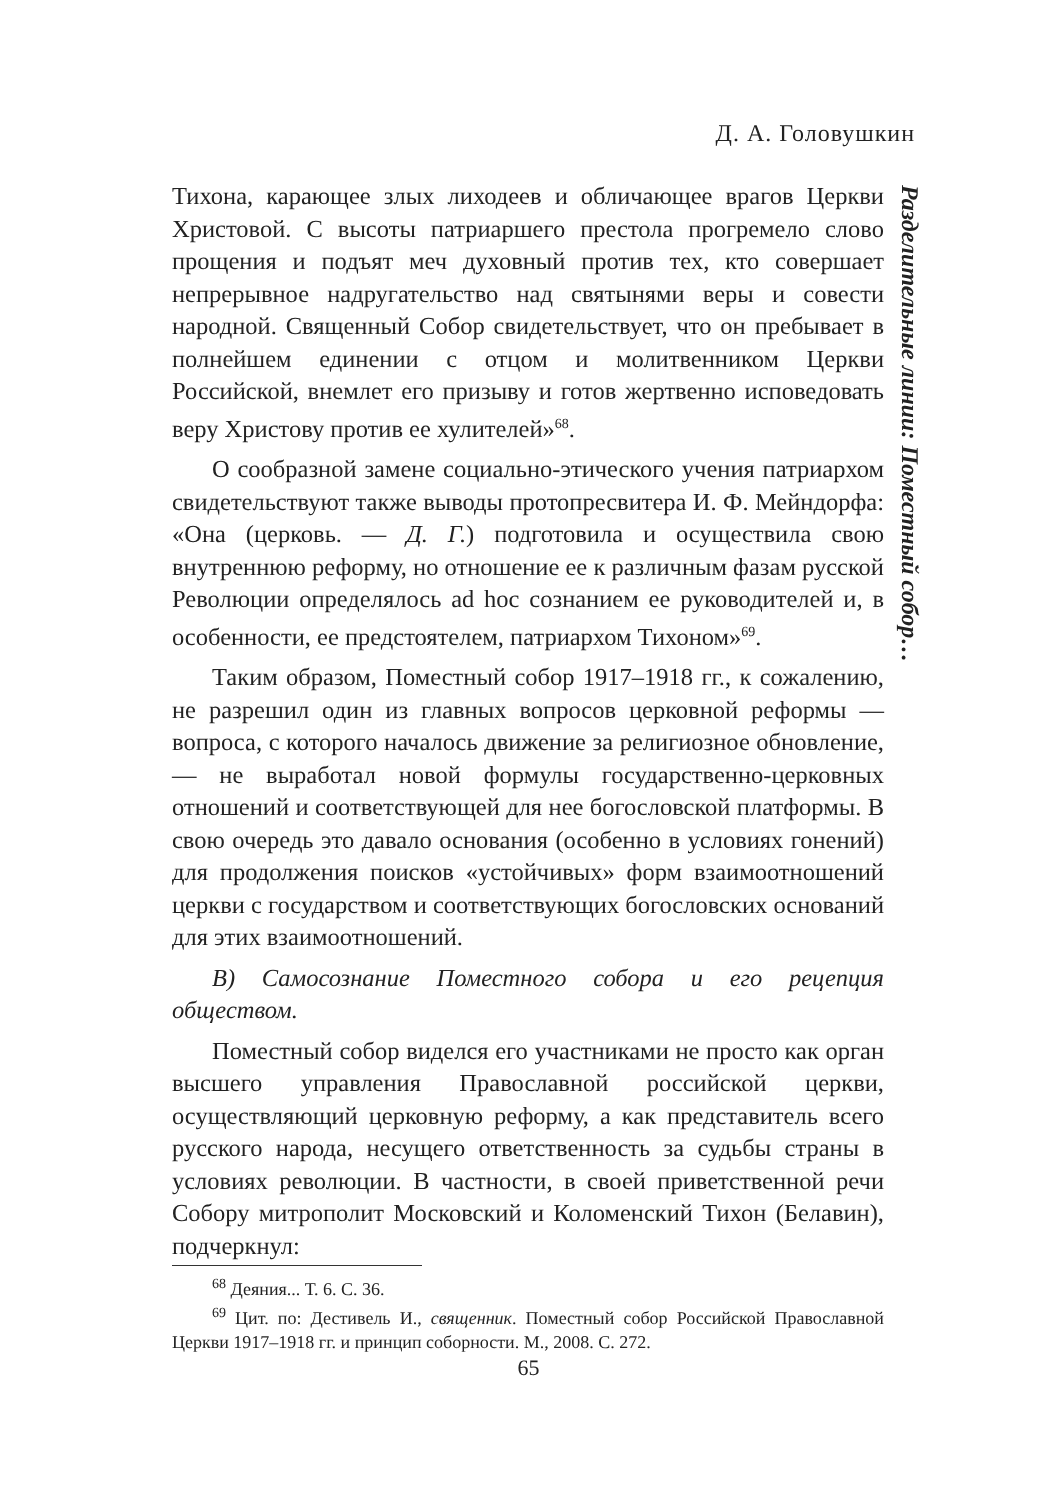Д. А. Головушкин
Разделительные линии: Поместный собор…
Тихона, карающее злых лиходеев и обличающее врагов Церкви Христовой. С высоты патриаршего престола прогремело слово прощения и подъят меч духовный против тех, кто совершает непрерывное надругательство над святынями веры и совести народной. Священный Собор свидетельствует, что он пребывает в полнейшем единении с отцом и молитвенником Церкви Российской, внемлет его призыву и готов жертвенно исповедовать веру Христову против ее хулителей»<sup>68</sup>.
О сообразной замене социально-этического учения патриархом свидетельствуют также выводы протопресвитера И. Ф. Мейндорфа: «Она (церковь. — Д. Г.) подготовила и осуществила свою внутреннюю реформу, но отношение ее к различным фазам русской Революции определялось ad hoc сознанием ее руководителей и, в особенности, ее предстоятелем, патриархом Тихоном»<sup>69</sup>.
Таким образом, Поместный собор 1917–1918 гг., к сожалению, не разрешил один из главных вопросов церковной реформы — вопроса, с которого началось движение за религиозное обновление, — не выработал новой формулы государственно-церковных отношений и соответствующей для нее богословской платформы. В свою очередь это давало основания (особенно в условиях гонений) для продолжения поисков «устойчивых» форм взаимоотношений церкви с государством и соответствующих богословских оснований для этих взаимоотношений.
В) Самосознание Поместного собора и его рецепция обществом.
Поместный собор виделся его участниками не просто как орган высшего управления Православной российской церкви, осуществляющий церковную реформу, а как представитель всего русского народа, несущего ответственность за судьбы страны в условиях революции. В частности, в своей приветственной речи Собору митрополит Московский и Коломенский Тихон (Белавин), подчеркнул:
<sup>68</sup> Деяния... Т. 6. С. 36.
<sup>69</sup> Цит. по: Дестивель И., священник. Поместный собор Российской Православной Церкви 1917–1918 гг. и принцип соборности. М., 2008. С. 272.
65